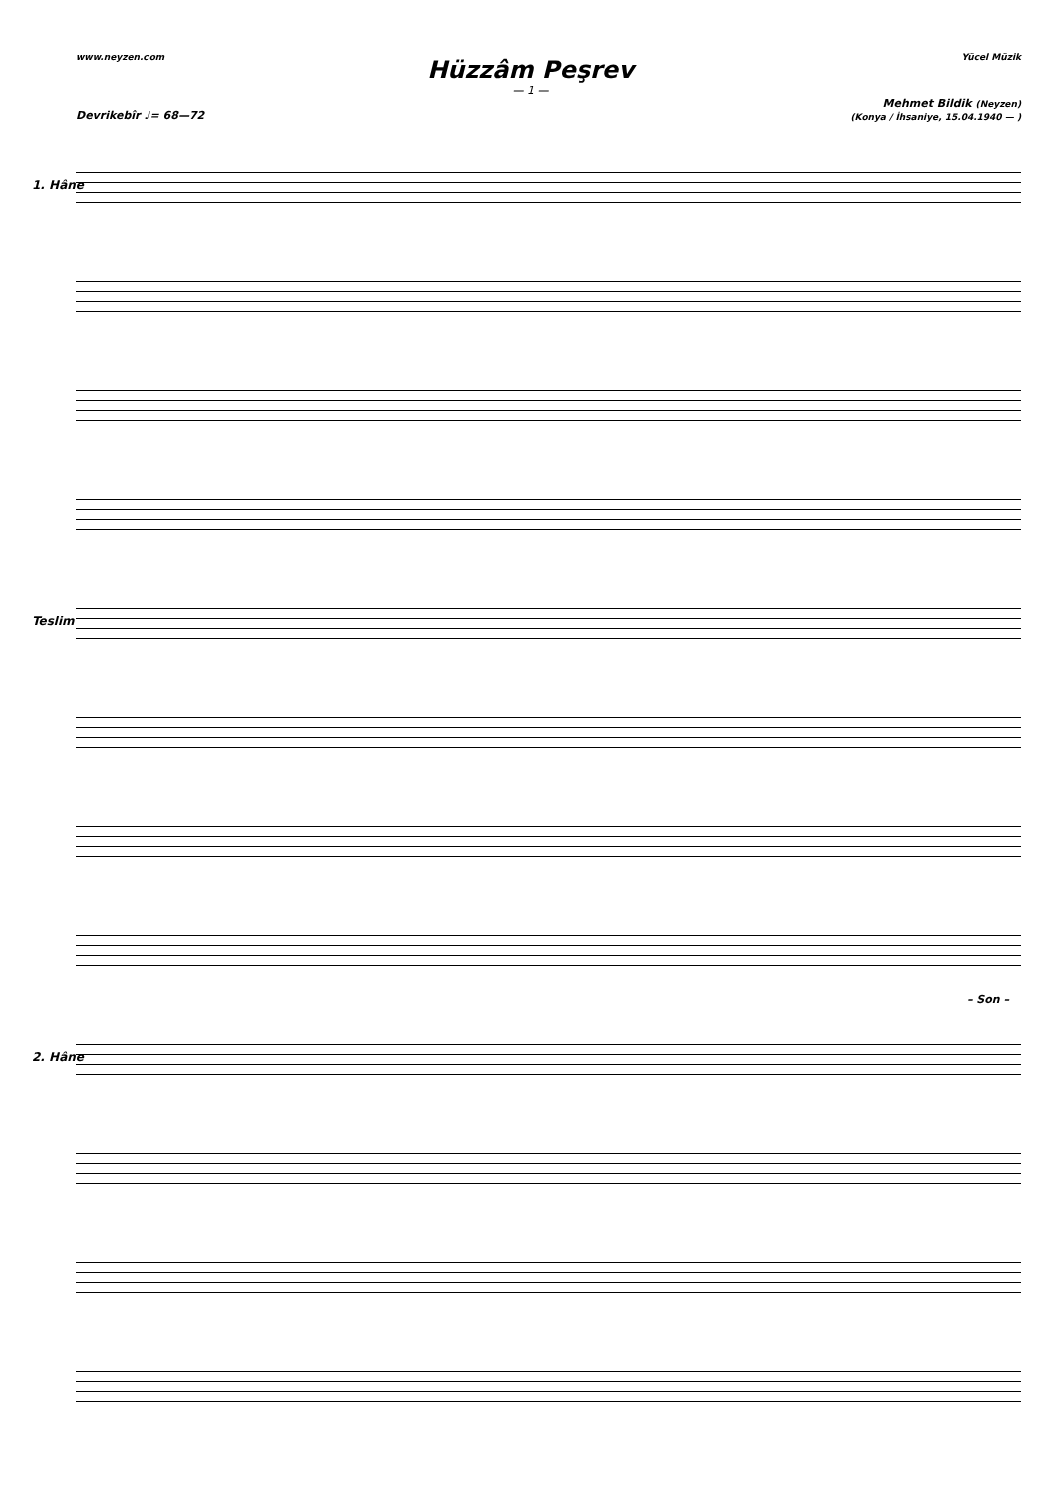www.neyzen.com Yücel Müzik
Hüzzâm Peşrev
— 1 —
Mehmet Bildik (Neyzen)
(Konya / İhsaniye, 15.04.1940 — )
Devrikebîr ♩= 68—72
1. Hâne
Teslim
– Son –
2. Hâne